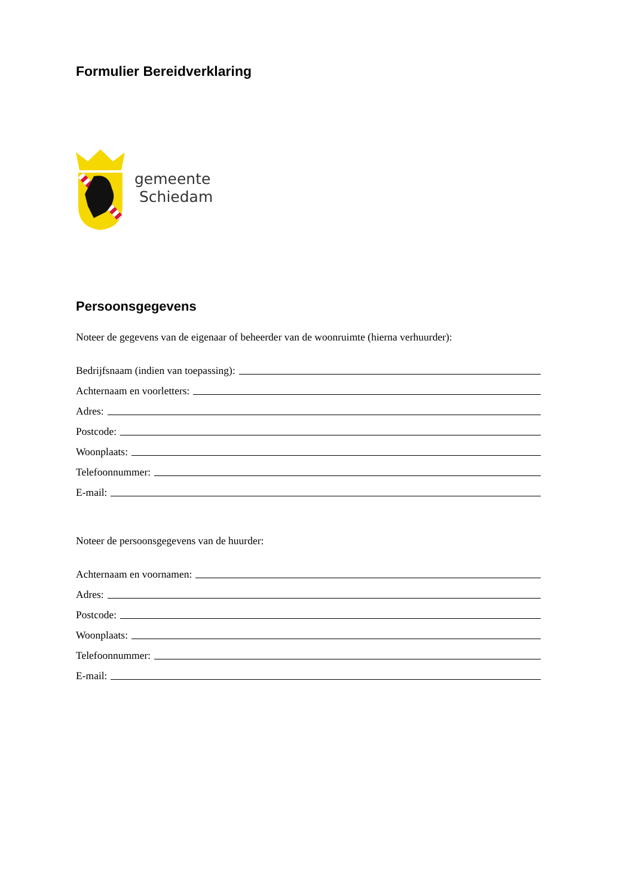Formulier Bereidverklaring
gemeente
Schiedam
Persoonsgegevens
Noteer de gegevens van de eigenaar of beheerder van de woonruimte (hierna verhuurder):
Bedrijfsnaam (indien van toepassing):
Achternaam en voorletters:
Adres:
Postcode:
Woonplaats:
Telefoonnummer:
E-mail:
Noteer de persoonsgegevens van de huurder:
Achternaam en voornamen:
Adres:
Postcode:
Woonplaats:
Telefoonnummer:
E-mail: